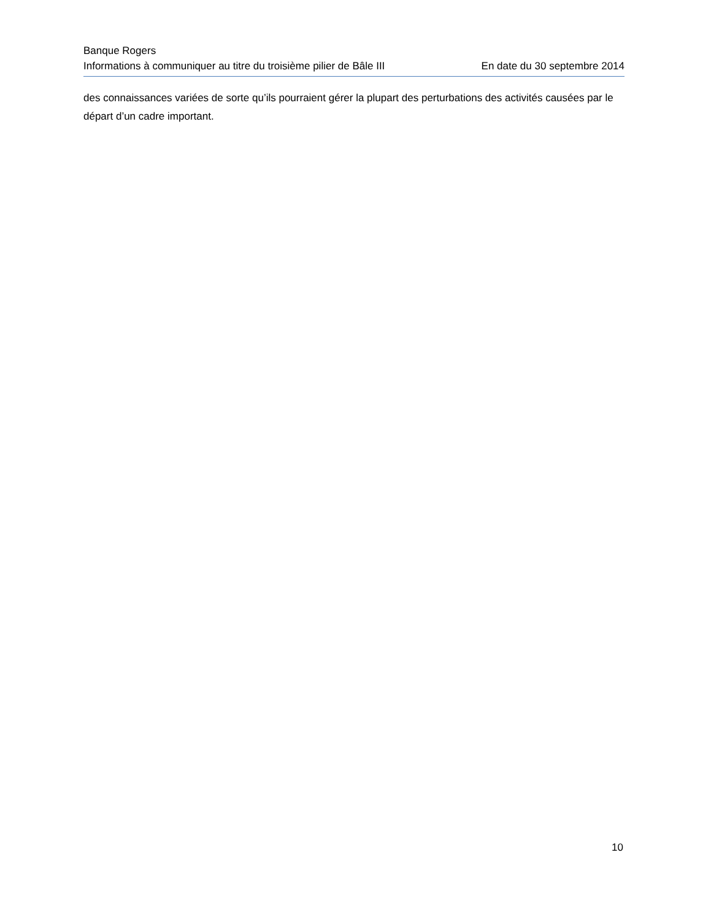Banque Rogers
Informations à communiquer au titre du troisième pilier de Bâle III En date du 30 septembre 2014
des connaissances variées de sorte qu’ils pourraient gérer la plupart des perturbations des activités causées par le départ d’un cadre important.
10